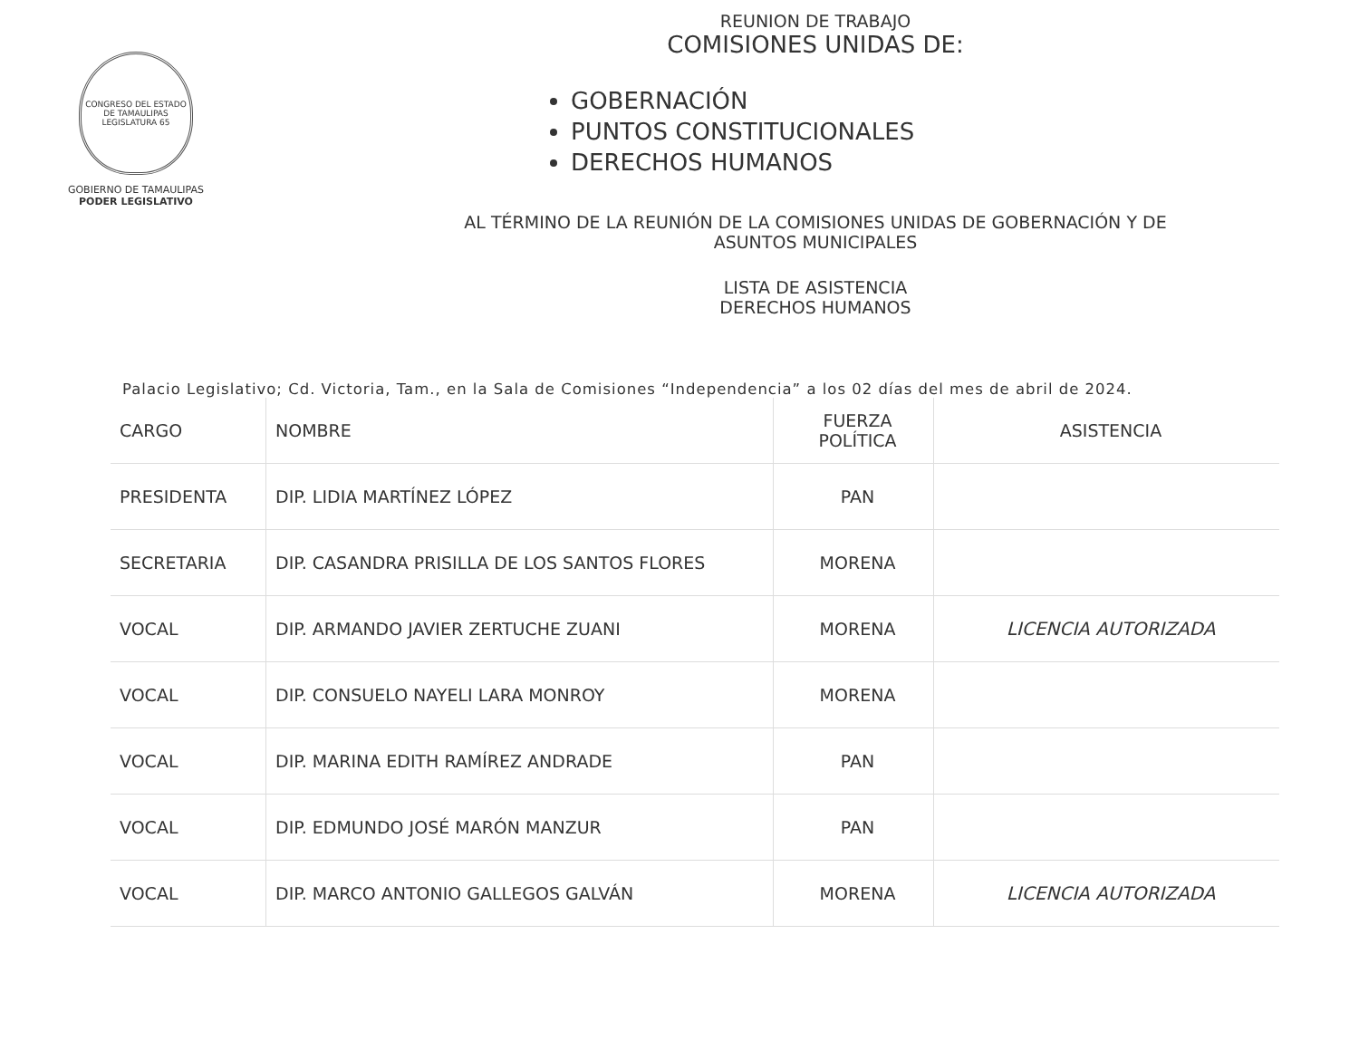CONGRESO DEL ESTADO DE TAMAULIPAS
LEGISLATURA 65
GOBIERNO DE TAMAULIPAS
PODER LEGISLATIVO
REUNION DE TRABAJO
COMISIONES UNIDAS DE:
GOBERNACIÓN
PUNTOS CONSTITUCIONALES
DERECHOS HUMANOS
AL TÉRMINO DE LA REUNIÓN DE LA COMISIONES UNIDAS DE GOBERNACIÓN Y DE
ASUNTOS MUNICIPALES
LISTA DE ASISTENCIA
DERECHOS HUMANOS
Palacio Legislativo; Cd. Victoria, Tam., en la Sala de Comisiones “Independencia” a los 02 días del mes de abril de 2024.
| CARGO | NOMBRE | FUERZA POLÍTICA | ASISTENCIA |
| --- | --- | --- | --- |
| PRESIDENTA | DIP. LIDIA MARTÍNEZ LÓPEZ | PAN | |
| SECRETARIA | DIP. CASANDRA PRISILLA DE LOS SANTOS FLORES | MORENA | |
| VOCAL | DIP. ARMANDO JAVIER ZERTUCHE ZUANI | MORENA | LICENCIA AUTORIZADA |
| VOCAL | DIP. CONSUELO NAYELI LARA MONROY | MORENA | |
| VOCAL | DIP. MARINA EDITH RAMÍREZ ANDRADE | PAN | |
| VOCAL | DIP. EDMUNDO JOSÉ MARÓN MANZUR | PAN | |
| VOCAL | DIP. MARCO ANTONIO GALLEGOS GALVÁN | MORENA | LICENCIA AUTORIZADA |